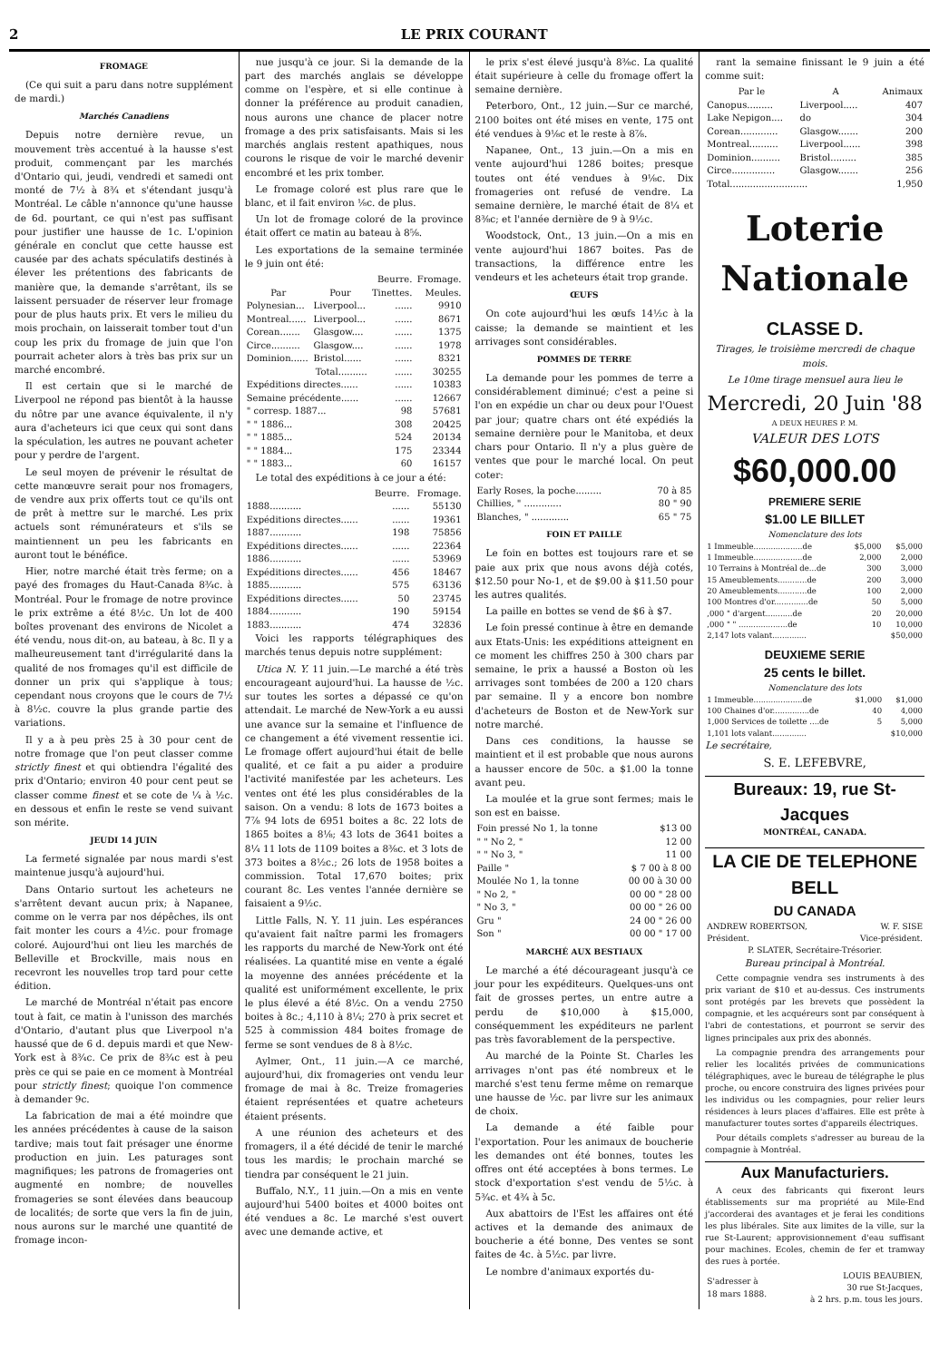2 LE PRIX COURANT
FROMAGE
(Ce qui suit a paru dans notre supplément de mardi.)
Marchés Canadiens
Depuis notre dernière revue, un mouvement très accentué à la hausse s'est produit, commençant par les marchés d'Ontario qui, jeudi, vendredi et samedi ont monté de 7½ à 8¾ et s'étendant jusqu'à Montréal. Le câble n'annonce qu'une hausse de 6d. pourtant, ce qui n'est pas suffisant pour justifier une hausse de 1c. L'opinion générale en conclut que cette hausse est causée par des achats spéculatifs destinés à élever les prétentions des fabricants de manière que, la demande s'arrêtant, ils se laissent persuader de réserver leur fromage pour de plus hauts prix. Et vers le milieu du mois prochain, on laisserait tomber tout d'un coup les prix du fromage de juin que l'on pourrait acheter alors à très bas prix sur un marché encombré.
Il est certain que si le marché de Liverpool ne répond pas bientôt à la hausse du nôtre par une avance équivalente, il n'y aura d'acheteurs ici que ceux qui sont dans la spéculation, les autres ne pouvant acheter pour y perdre de l'argent.
Le seul moyen de prévenir le résultat de cette manœuvre serait pour nos fromagers, de vendre aux prix offerts tout ce qu'ils ont de prêt à mettre sur le marché. Les prix actuels sont rémunérateurs et s'ils se maintiennent un peu les fabricants en auront tout le bénéfice.
Hier, notre marché était très ferme; on a payé des fromages du Haut-Canada 8¾c. à Montréal. Pour le fromage de notre province le prix extrême a été 8½c. Un lot de 400 boîtes provenant des environs de Nicolet a été vendu, nous dit-on, au bateau, à 8c. Il y a malheureusement tant d'irrégularité dans la qualité de nos fromages qu'il est difficile de donner un prix qui s'applique à tous; cependant nous croyons que le cours de 7½ à 8½c. couvre la plus grande partie des variations.
Il y a à peu près 25 à 30 pour cent de notre fromage que l'on peut classer comme strictly finest et qui obtiendra l'égalité des prix d'Ontario; environ 40 pour cent peut se classer comme finest et se cote de ¼ à ½c. en dessous et enfin le reste se vend suivant son mérite.
JEUDI 14 JUIN
La fermeté signalée par nous mardi s'est maintenue jusqu'à aujourd'hui.
Dans Ontario surtout les acheteurs ne s'arrêtent devant aucun prix; à Napanee, comme on le verra par nos dépêches, ils ont fait monter les cours a 4½c. pour fromage coloré. Aujourd'hui ont lieu les marchés de Belleville et Brockville, mais nous en recevront les nouvelles trop tard pour cette édition.
Le marché de Montréal n'était pas encore tout à fait, ce matin à l'unisson des marchés d'Ontario, d'autant plus que Liverpool n'a haussé que de 6 d. depuis mardi et que New-York est à 8¾c. Ce prix de 8¾c est à peu près ce qui se paie en ce moment à Montréal pour strictly finest; quoique l'on commence à demander 9c.
La fabrication de mai a été moindre que les années précédentes à cause de la saison tardive; mais tout fait présager une énorme production en juin. Les paturages sont magnifiques; les patrons de fromageries ont augmenté en nombre; de nouvelles fromageries se sont élevées dans beaucoup de localités; de sorte que vers la fin de juin, nous aurons sur le marché une quantité de fromage incon-
nue jusqu'à ce jour. Si la demande de la part des marchés anglais se développe comme on l'espère, et si elle continue à donner la préférence au produit canadien, nous aurons une chance de placer notre fromage a des prix satisfaisants. Mais si les marchés anglais restent apathiques, nous courons le risque de voir le marché devenir encombré et les prix tomber.
Le fromage coloré est plus rare que le blanc, et il fait environ ⅛c. de plus.
Un lot de fromage coloré de la province était offert ce matin au bateau à 8⅝.
Les exportations de la semaine terminée le 9 juin ont été:
| | | Beurre. | Fromage. |
| --- | --- | --- | --- |
| Par | Pour | Tinettes. | Meules. |
| Polynesian... | Liverpool... | ...... | 9910 |
| Montreal...... | Liverpool... | ...... | 8671 |
| Corean....... | Glasgow.... | ...... | 1375 |
| Circe.......... | Glasgow.... | ...... | 1978 |
| Dominion...... | Bristol...... | ...... | 8321 |
| Total.......... | | ...... | 30255 |
| Expéditions directes...... | | ...... | 10383 |
| Semaine précédente...... | | ...... | 12667 |
| " corresp. 1887... | | 98 | 57681 |
| " " 1886... | | 308 | 20425 |
| " " 1885... | | 524 | 20134 |
| " " 1884... | | 175 | 23344 |
| " " 1883... | | 60 | 16157 |
Le total des expéditions à ce jour a été:
| | Beurre. | Fromage. |
| --- | --- | --- |
| 1888........... | ...... | 55130 |
| Expéditions directes...... | ...... | 19361 |
| 1887........... | 198 | 75856 |
| Expéditions directes...... | ...... | 22364 |
| 1886........... | ...... | 53969 |
| Expéditions directes...... | 456 | 18467 |
| 1885........... | 575 | 63136 |
| Expéditions directes...... | 50 | 23745 |
| 1884........... | 190 | 59154 |
| 1883........... | 474 | 32836 |
Voici les rapports télégraphiques des marchés tenus depuis notre supplément:
Utica N. Y. 11 juin.—Le marché a été très encourageant aujourd'hui. La hausse de ½c. sur toutes les sortes a dépassé ce qu'on attendait. Le marché de New-York a eu aussi une avance sur la semaine et l'influence de ce changement a été vivement ressentie ici. Le fromage offert aujourd'hui était de belle qualité, et ce fait a pu aider a produire l'activité manifestée par les acheteurs. Les ventes ont été les plus considérables de la saison. On a vendu: 8 lots de 1673 boites a 7⅞ 94 lots de 6951 boites a 8c. 22 lots de 1865 boites a 8⅛; 43 lots de 3641 boites a 8¼ 11 lots de 1109 boites a 8⅜c. et 3 lots de 373 boites a 8½c.; 26 lots de 1958 boites a commission. Total 17,670 boites; prix courant 8c. Les ventes l'année dernière se faisaient a 9½c.
Little Falls, N. Y. 11 juin. Les espérances qu'avaient fait naître parmi les fromagers les rapports du marché de New-York ont été réalisées. La quantité mise en vente a égalé la moyenne des années précédente et la qualité est uniformément excellente, le prix le plus élevé a été 8½c. On a vendu 2750 boites à 8c.; 4,110 à 8¼; 270 à prix secret et 525 à commission 484 boites fromage de ferme se sont vendues de 8 à 8½c.
Aylmer, Ont., 11 juin.—A ce marché, aujourd'hui, dix fromageries ont vendu leur fromage de mai à 8c. Treize fromageries étaient représentées et quatre acheteurs étaient présents.
A une réunion des acheteurs et des fromagers, il a été décidé de tenir le marché tous les mardis; le prochain marché se tiendra par conséquent le 21 juin.
Buffalo, N.Y., 11 juin.—On a mis en vente aujourd'hui 5400 boites et 4000 boites ont été vendues a 8c. Le marché s'est ouvert avec une demande active, et
le prix s'est élevé jusqu'à 8⅜c. La qualité était supérieure à celle du fromage offert la semaine dernière.
Peterboro, Ont., 12 juin.—Sur ce marché, 2100 boites ont été mises en vente, 175 ont été vendues à 9⅛c et le reste à 8⅞.
Napanee, Ont., 13 juin.—On a mis en vente aujourd'hui 1286 boites; presque toutes ont été vendues à 9⅛c. Dix fromageries ont refusé de vendre. La semaine dernière, le marché était de 8¼ et 8⅜c; et l'année dernière de 9 à 9½c.
Woodstock, Ont., 13 juin.—On a mis en vente aujourd'hui 1867 boites. Pas de transactions, la différence entre les vendeurs et les acheteurs était trop grande.
ŒUFS
On cote aujourd'hui les œufs 14½c à la caisse; la demande se maintient et les arrivages sont considérables.
POMMES DE TERRE
La demande pour les pommes de terre a considérablement diminué; c'est a peine si l'on en expédie un char ou deux pour l'Ouest par jour; quatre chars ont été expédiés la semaine dernière pour le Manitoba, et deux chars pour Ontario. Il n'y a plus guère de ventes que pour le marché local. On peut coter:
| Early Roses, la poche......... | 70 à 85 |
| Chillies, " ............. | 80 " 90 |
| Blanches, " ............. | 65 " 75 |
FOIN ET PAILLE
Le foin en bottes est toujours rare et se paie aux prix que nous avons déjà cotés, $12.50 pour No-1, et de $9.00 à $11.50 pour les autres qualités.
La paille en bottes se vend de $6 à $7.
Le foin pressé continue à être en demande aux Etats-Unis: les expéditions atteignent en ce moment les chiffres 250 à 300 chars par semaine, le prix a haussé a Boston où les arrivages sont tombées de 200 a 120 chars par semaine. Il y a encore bon nombre d'acheteurs de Boston et de New-York sur notre marché.
Dans ces conditions, la hausse se maintient et il est probable que nous aurons a hausser encore de 50c. a $1.00 la tonne avant peu.
La moulée et la grue sont fermes; mais le son est en baisse.
| Foin pressé No 1, la tonne | $13 00 |
| " " No 2, " | 12 00 |
| " " No 3, " | 11 00 |
| Paille " | $ 7 00 à 8 00 |
| Moulée No 1, la tonne | 00 00 à 30 00 |
| " No 2, " | 00 00 " 28 00 |
| " No 3, " | 00 00 " 26 00 |
| Gru " | 24 00 " 26 00 |
| Son " | 00 00 " 17 00 |
MARCHÉ AUX BESTIAUX
Le marché a été décourageant jusqu'à ce jour pour les expéditeurs. Quelques-uns ont fait de grosses pertes, un entre autre a perdu de $10,000 à $15,000, conséquemment les expéditeurs ne parlent pas très favorablement de la perspective.
Au marché de la Pointe St. Charles les arrivages n'ont pas été nombreux et le marché s'est tenu ferme même on remarque une hausse de ½c. par livre sur les animaux de choix.
La demande a été faible pour l'exportation. Pour les animaux de boucherie les demandes ont été bonnes, toutes les offres ont été acceptées à bons termes. Le stock d'exportation s'est vendu de 5½c. à 5¾c. et 4¾ à 5c.
Aux abattoirs de l'Est les affaires ont été actives et la demande des animaux de boucherie a été bonne, Des ventes se sont faites de 4c. à 5½c. par livre.
Le nombre d'animaux exportés du-
rant la semaine finissant le 9 juin a été comme suit:
| Par le | A | Animaux |
| --- | --- | --- |
| Canopus......... | Liverpool..... | 407 |
| Lake Nepigon.... | do | 304 |
| Corean............. | Glasgow....... | 200 |
| Montreal.......... | Liverpool...... | 398 |
| Dominion.......... | Bristol......... | 385 |
| Circe............... | Glasgow....... | 256 |
| Total........................... | | 1,950 |
Loterie Nationale
CLASSE D.
Tirages, le troisième mercredi de chaque mois.
Le 10me tirage mensuel aura lieu le
Mercredi, 20 Juin '88
A DEUX HEURES P. M.
VALEUR DES LOTS
$60,000.00
PREMIERE SERIE
$1.00 LE BILLET
Nomenclature des lots
| 1 Immeuble....................de | $5,000 | $5,000 |
| 1 Immeuble....................de | 2,000 | 2,000 |
| 10 Terrains à Montréal de...de | 300 | 3,000 |
| 15 Ameublements............de | 200 | 3,000 |
| 20 Ameublements............de | 100 | 2,000 |
| 100 Montres d'or..............de | 50 | 5,000 |
| ,000 " d'argent...........de | 20 | 20,000 |
| ,000 " " ....................de | 10 | 10,000 |
| 2,147 lots valant.............. | | $50,000 |
DEUXIEME SERIE
25 cents le billet.
Nomenclature des lots
| 1 Immeuble....................de | $1,000 | $1,000 |
| 100 Chaines d'or...............de | 40 | 4,000 |
| 1,000 Services de toilette ....de | 5 | 5,000 |
| 1,101 lots valant.............. | | $10,000 |
Le secrétaire,
S. E. LEFEBVRE,
Bureaux: 19, rue St-Jacques
MONTRÉAL, CANADA.
LA CIE DE TELEPHONE BELL
DU CANADA
| ANDREW ROBERTSON, Président. | W. F. SISE Vice-président. |
P. SLATER, Secrétaire-Trésorier.
Bureau principal à Montréal.
Cette compagnie vendra ses instruments à des prix variant de $10 et au-dessus. Ces instruments sont protégés par les brevets que possèdent la compagnie, et les acquéreurs sont par conséquent à l'abri de contestations, et pourront se servir des lignes principales aux prix des abonnés.
La compagnie prendra des arrangements pour relier les localités privées de communications télégraphiques, avec le bureau de télégraphe le plus proche, ou encore construira des lignes privées pour les individus ou les compagnies, pour relier leurs résidences à leurs places d'affaires. Elle est prête à manufacturer toutes sortes d'appareils électriques.
Pour détails complets s'adresser au bureau de la compagnie à Montréal.
Aux Manufacturiers.
A ceux des fabricants qui fixeront leurs établissements sur ma propriété au Mile-End j'accorderai des avantages et je ferai les conditions les plus libérales. Site aux limites de la ville, sur la rue St-Laurent; approvisionnement d'eau suffisant pour machines. Ecoles, chemin de fer et tramway des rues à portée.
| S'adresser à 18 mars 1888. | LOUIS BEAUBIEN, 30 rue St-Jacques, à 2 hrs. p.m. tous les jours. |